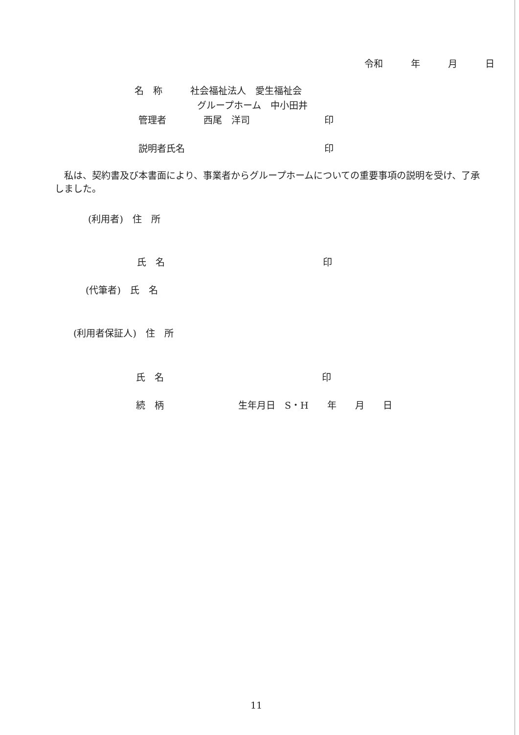令和　　　年　　　月　　　日
名　称　　　社会福祉法人　愛生福祉会
グループホーム　中小田井
管理者　　　　西尾　洋司　　　　　　　　印
説明者氏名　　　　　　　　　　　　　　　印
　私は、契約書及び本書面により、事業者からグループホームについての重要事項の説明を受け、了承しました。
(利用者)　住　所
氏　名　　　　　　　　　　　　　　　　　印
(代筆者)　氏　名
(利用者保証人)　住　所
氏　名　　　　　　　　　　　　　　　　　印
続　柄　　　　　　　　生年月日　S・H　　年　　月　　日
11